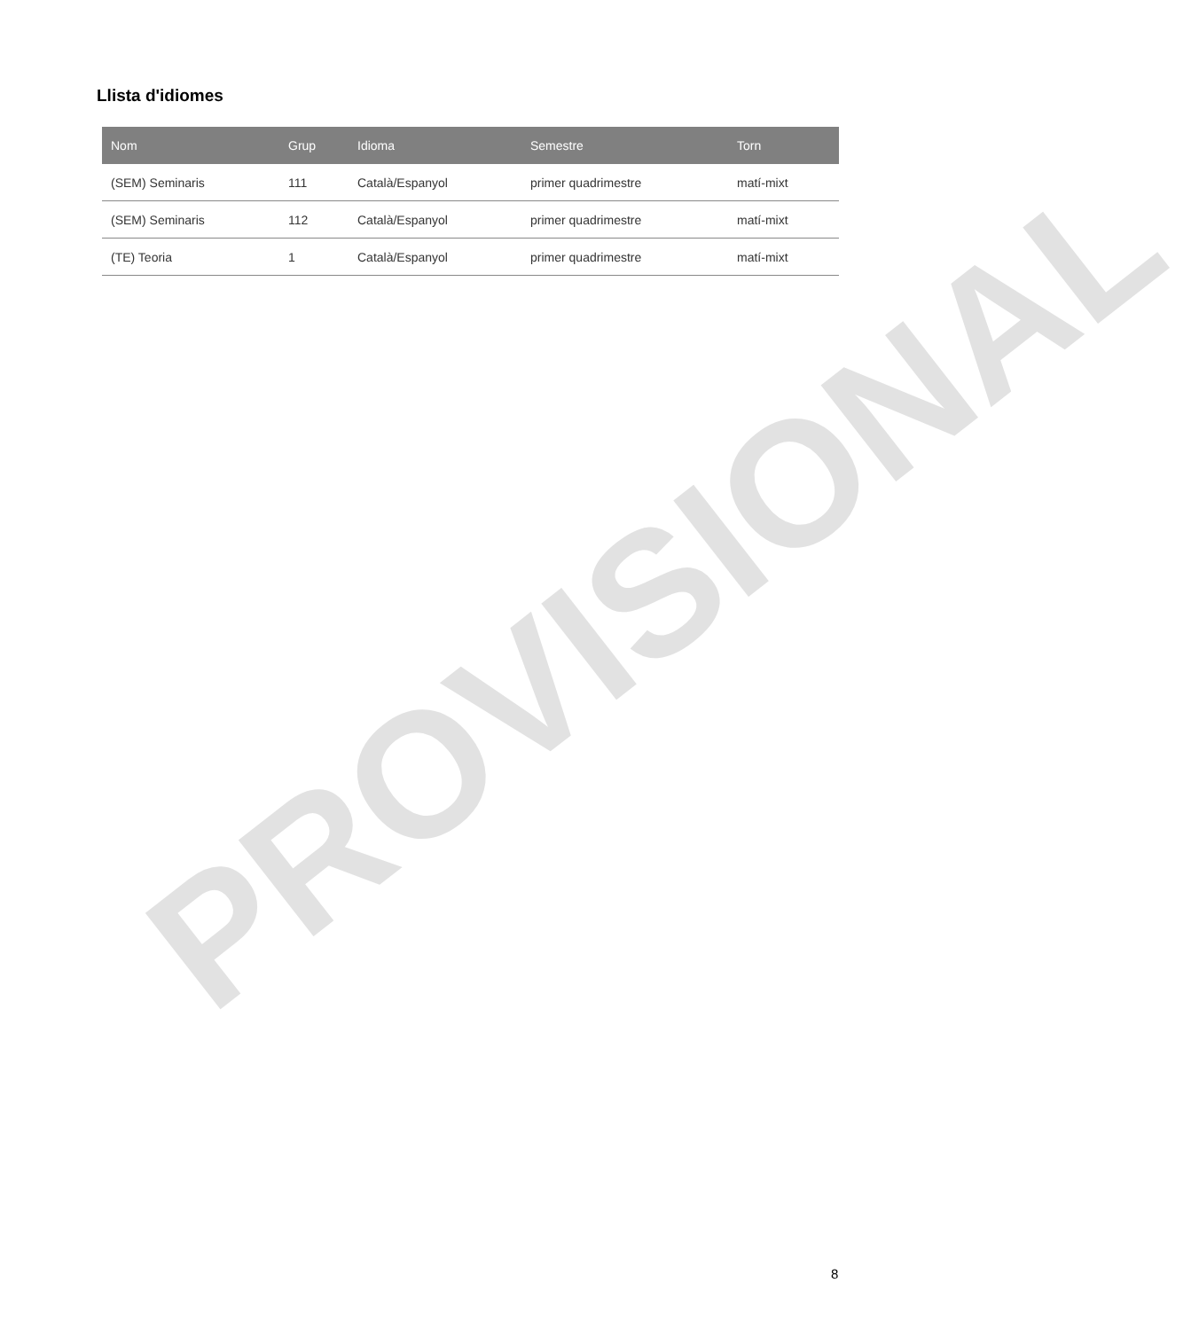Llista d'idiomes
| Nom | Grup | Idioma | Semestre | Torn |
| --- | --- | --- | --- | --- |
| (SEM) Seminaris | 111 | Català/Espanyol | primer quadrimestre | matí-mixt |
| (SEM) Seminaris | 112 | Català/Espanyol | primer quadrimestre | matí-mixt |
| (TE) Teoria | 1 | Català/Espanyol | primer quadrimestre | matí-mixt |
PROVISIONAL
8